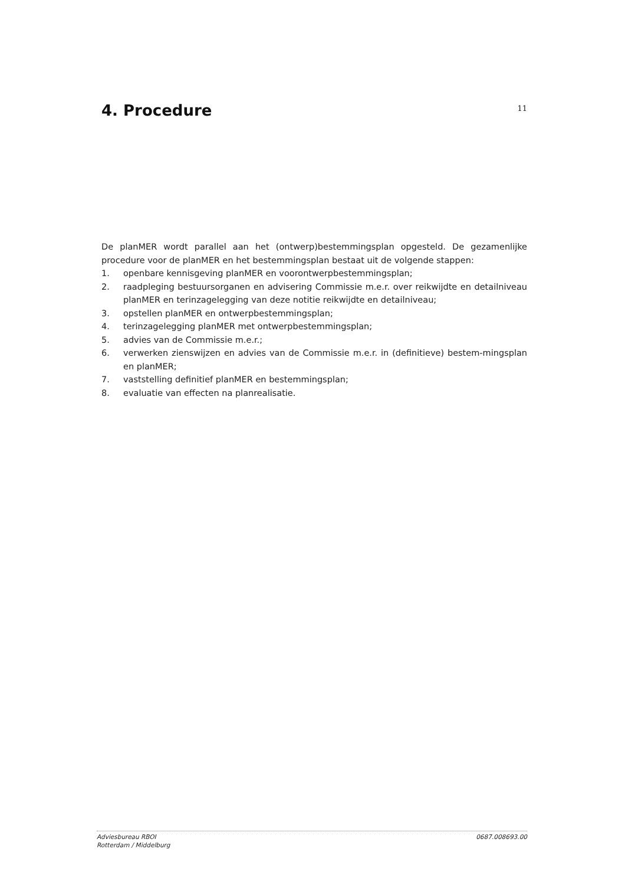4. Procedure
11
De planMER wordt parallel aan het (ontwerp)bestemmingsplan opgesteld. De gezamenlijke procedure voor de planMER en het bestemmingsplan bestaat uit de volgende stappen:
1. openbare kennisgeving planMER en voorontwerpbestemmingsplan;
2. raadpleging bestuursorganen en advisering Commissie m.e.r. over reikwijdte en detailniveau planMER en terinzagelegging van deze notitie reikwijdte en detailniveau;
3. opstellen planMER en ontwerpbestemmingsplan;
4. terinzagelegging planMER met ontwerpbestemmingsplan;
5. advies van de Commissie m.e.r.;
6. verwerken zienswijzen en advies van de Commissie m.e.r. in (definitieve) bestem-mingsplan en planMER;
7. vaststelling definitief planMER en bestemmingsplan;
8. evaluatie van effecten na planrealisatie.
Adviesbureau RBOI
Rotterdam / Middelburg
0687.008693.00